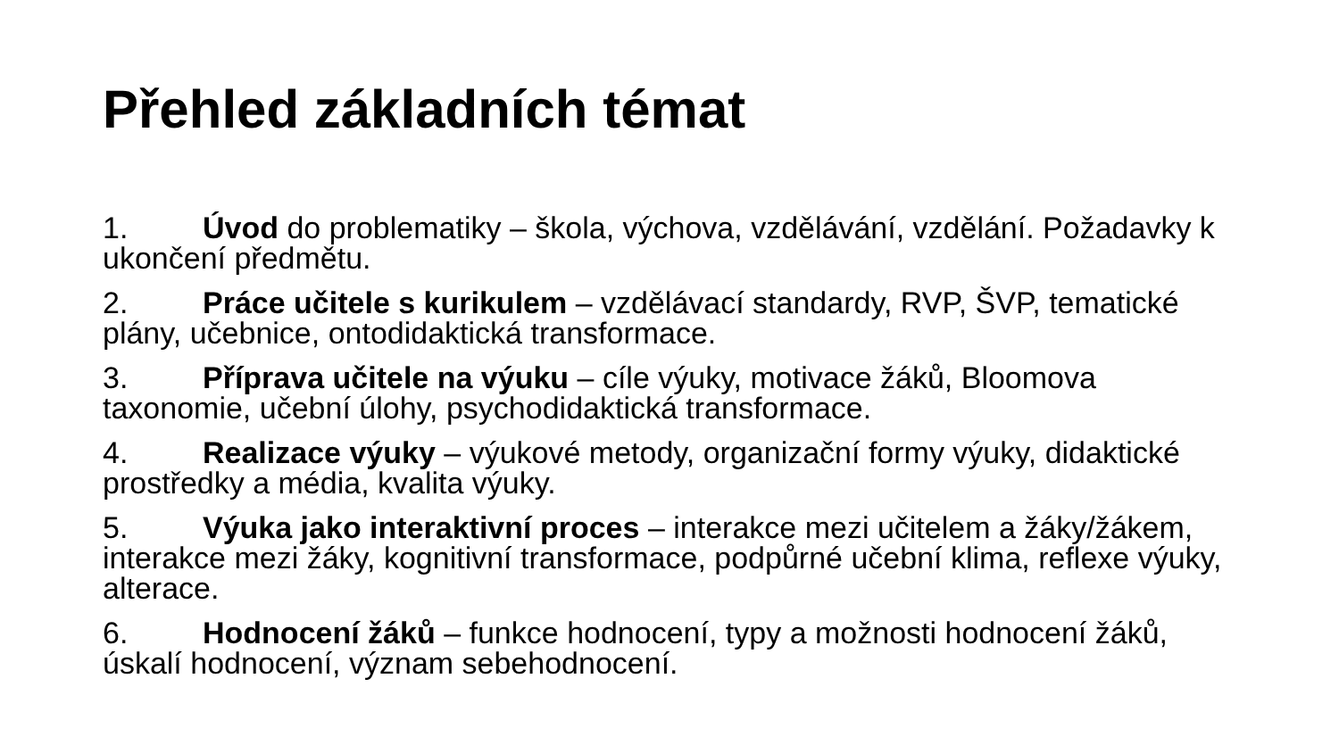Přehled základních témat
1. Úvod do problematiky – škola, výchova, vzdělávání, vzdělání. Požadavky k ukončení předmětu.
2. Práce učitele s kurikulem – vzdělávací standardy, RVP, ŠVP, tematické plány, učebnice, ontodidaktická transformace.
3. Příprava učitele na výuku – cíle výuky, motivace žáků, Bloomova taxonomie, učební úlohy, psychodidaktická transformace.
4. Realizace výuky – výukové metody, organizační formy výuky, didaktické prostředky a média, kvalita výuky.
5. Výuka jako interaktivní proces – interakce mezi učitelem a žáky/žákem, interakce mezi žáky, kognitivní transformace, podpůrné učební klima, reflexe výuky, alterace.
6. Hodnocení žáků – funkce hodnocení, typy a možnosti hodnocení žáků, úskalí hodnocení, význam sebehodnocení.